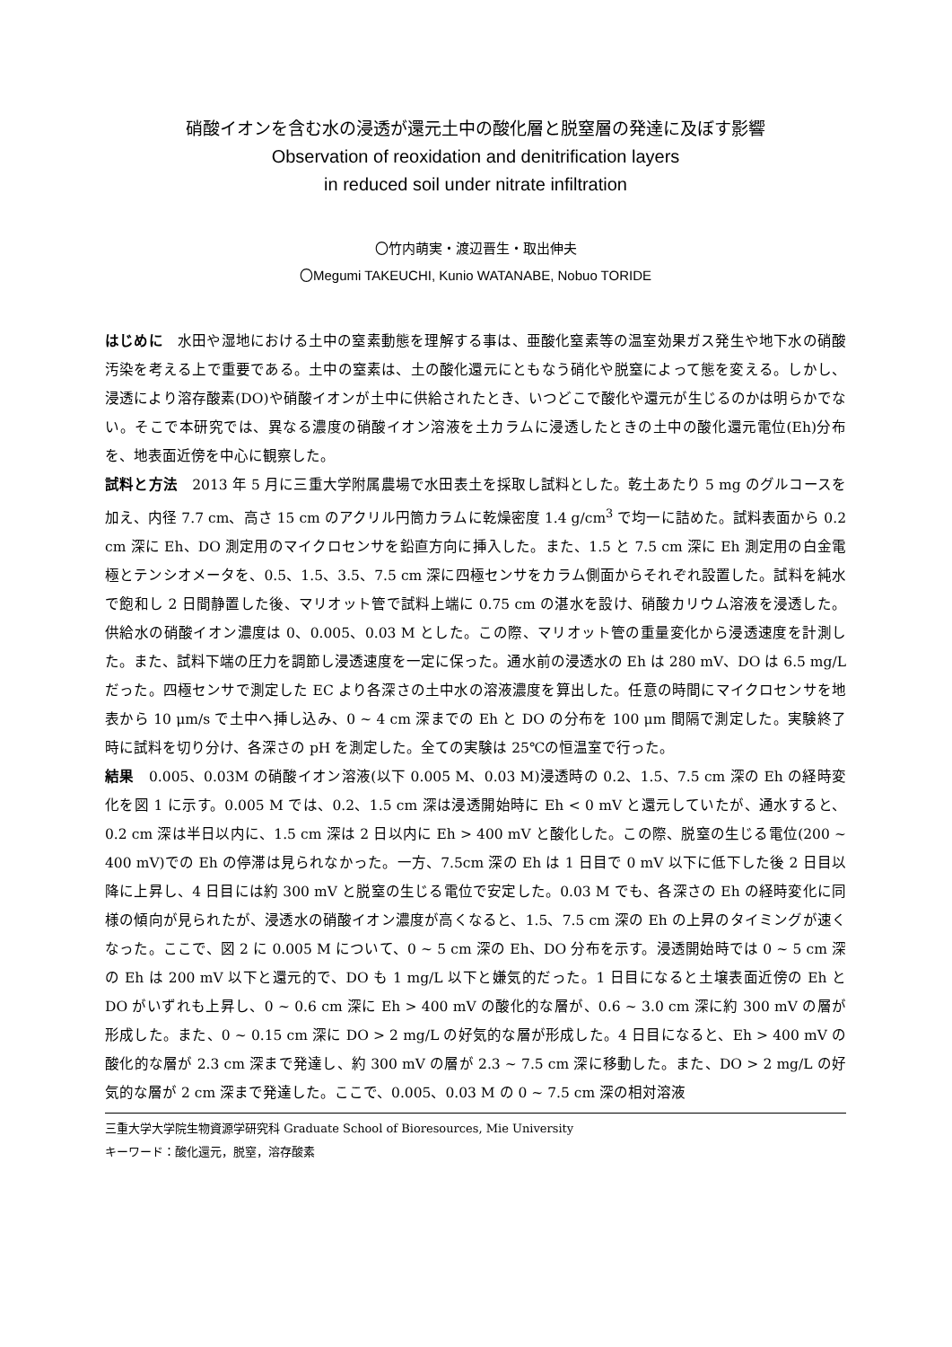硝酸イオンを含む水の浸透が還元土中の酸化層と脱窒層の発達に及ぼす影響
Observation of reoxidation and denitrification layers
in reduced soil under nitrate infiltration
〇竹内萌実・渡辺晋生・取出伸夫
〇Megumi TAKEUCHI, Kunio WATANABE, Nobuo TORIDE
はじめに　水田や湿地における土中の窒素動態を理解する事は、亜酸化窒素等の温室効果ガス発生や地下水の硝酸汚染を考える上で重要である。土中の窒素は、土の酸化還元にともなう硝化や脱窒によって態を変える。しかし、浸透により溶存酸素(DO)や硝酸イオンが土中に供給されたとき、いつどこで酸化や還元が生じるのかは明らかでない。そこで本研究では、異なる濃度の硝酸イオン溶液を土カラムに浸透したときの土中の酸化還元電位(Eh)分布を、地表面近傍を中心に観察した。
試料と方法　2013 年 5 月に三重大学附属農場で水田表土を採取し試料とした。乾土あたり 5 mg のグルコースを加え、内径 7.7 cm、高さ 15 cm のアクリル円筒カラムに乾燥密度 1.4 g/cm<sup>3</sup> で均一に詰めた。試料表面から 0.2 cm 深に Eh、DO 測定用のマイクロセンサを鉛直方向に挿入した。また、1.5 と 7.5 cm 深に Eh 測定用の白金電極とテンシオメータを、0.5、1.5、3.5、7.5 cm 深に四極センサをカラム側面からそれぞれ設置した。試料を純水で飽和し 2 日間静置した後、マリオット管で試料上端に 0.75 cm の湛水を設け、硝酸カリウム溶液を浸透した。供給水の硝酸イオン濃度は 0、0.005、0.03 M とした。この際、マリオット管の重量変化から浸透速度を計測した。また、試料下端の圧力を調節し浸透速度を一定に保った。通水前の浸透水の Eh は 280 mV、DO は 6.5 mg/L だった。四極センサで測定した EC より各深さの土中水の溶液濃度を算出した。任意の時間にマイクロセンサを地表から 10 μm/s で土中へ挿し込み、0 ~ 4 cm 深までの Eh と DO の分布を 100 μm 間隔で測定した。実験終了時に試料を切り分け、各深さの pH を測定した。全ての実験は 25℃の恒温室で行った。
結果　0.005、0.03M の硝酸イオン溶液(以下 0.005 M、0.03 M)浸透時の 0.2、1.5、7.5 cm 深の Eh の経時変化を図 1 に示す。0.005 M では、0.2、1.5 cm 深は浸透開始時に Eh < 0 mV と還元していたが、通水すると、0.2 cm 深は半日以内に、1.5 cm 深は 2 日以内に Eh > 400 mV と酸化した。この際、脱窒の生じる電位(200 ~ 400 mV)での Eh の停滞は見られなかった。一方、7.5cm 深の Eh は 1 日目で 0 mV 以下に低下した後 2 日目以降に上昇し、4 日目には約 300 mV と脱窒の生じる電位で安定した。0.03 M でも、各深さの Eh の経時変化に同様の傾向が見られたが、浸透水の硝酸イオン濃度が高くなると、1.5、7.5 cm 深の Eh の上昇のタイミングが速くなった。ここで、図 2 に 0.005 M について、0 ~ 5 cm 深の Eh、DO 分布を示す。浸透開始時では 0 ~ 5 cm 深の Eh は 200 mV 以下と還元的で、DO も 1 mg/L 以下と嫌気的だった。1 日目になると土壌表面近傍の Eh と DO がいずれも上昇し、0 ~ 0.6 cm 深に Eh > 400 mV の酸化的な層が、0.6 ~ 3.0 cm 深に約 300 mV の層が形成した。また、0 ~ 0.15 cm 深に DO > 2 mg/L の好気的な層が形成した。4 日目になると、Eh > 400 mV の酸化的な層が 2.3 cm 深まで発達し、約 300 mV の層が 2.3 ~ 7.5 cm 深に移動した。また、DO > 2 mg/L の好気的な層が 2 cm 深まで発達した。ここで、0.005、0.03 M の 0 ~ 7.5 cm 深の相対溶液
三重大学大学院生物資源学研究科 Graduate School of Bioresources, Mie University
キーワード：酸化還元，脱窒，溶存酸素